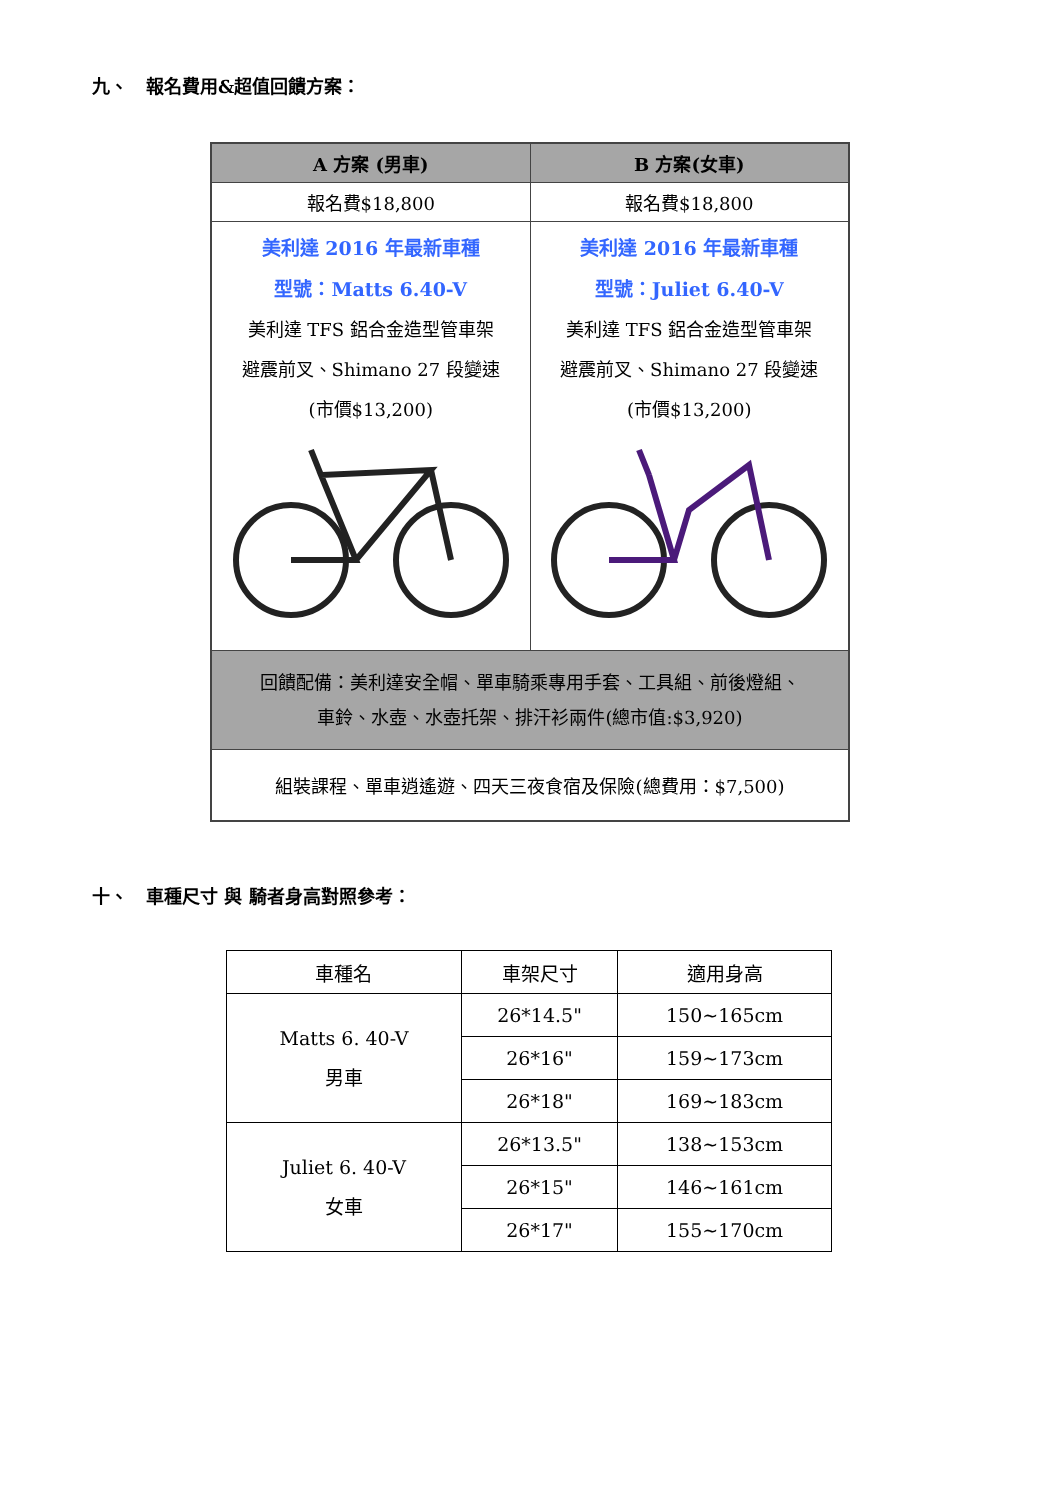九、　報名費用&超值回饋方案：
| A 方案 (男車) | B 方案(女車) |
| --- | --- |
| 報名費$18,800 | 報名費$18,800 |
| 美利達 2016 年最新車種 型號：Matts 6.40-V 美利達 TFS 鋁合金造型管車架 避震前叉、Shimano 27 段變速 (市價$13,200) | 美利達 2016 年最新車種 型號：Juliet 6.40-V 美利達 TFS 鋁合金造型管車架 避震前叉、Shimano 27 段變速 (市價$13,200) |
| 回饋配備：美利達安全帽、單車騎乘專用手套、工具組、前後燈組、 車鈴、水壺、水壺托架、排汗衫兩件(總市值:$3,920) | |
| 組裝課程、單車逍遙遊、四天三夜食宿及保險(總費用：$7,500) | |
十、　車種尺寸 與 騎者身高對照參考：
| 車種名 | 車架尺寸 | 適用身高 |
| Matts 6. 40-V 男車 | 26*14.5" | 150~165cm |
| | 26*16" | 159~173cm |
| | 26*18" | 169~183cm |
| Juliet 6. 40-V 女車 | 26*13.5" | 138~153cm |
| | 26*15" | 146~161cm |
| | 26*17" | 155~170cm |